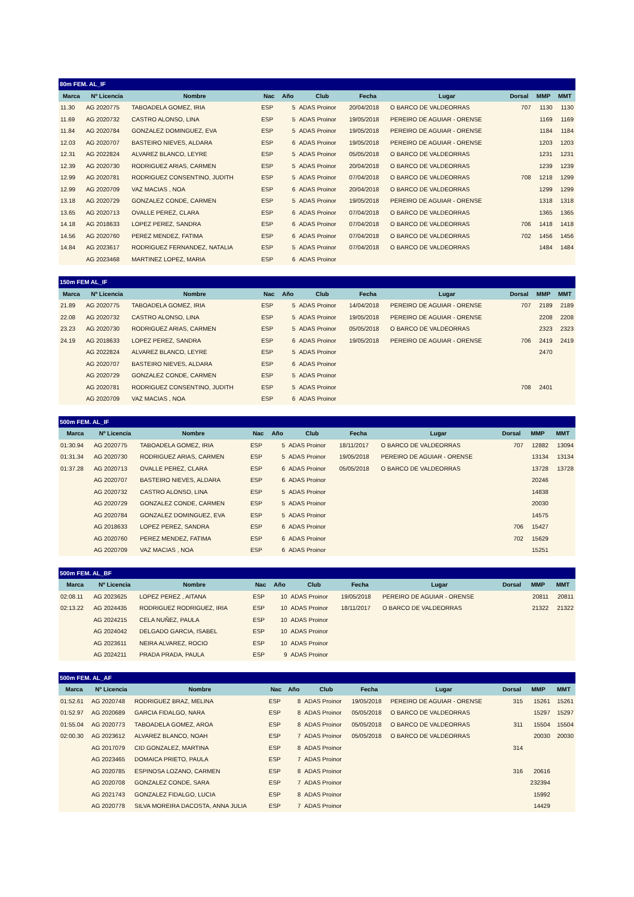| 80m FEM. AL_IF | | | | | | | | | | |
| Marca | Nº Licencia | Nombre | Nac | Año | Club | Fecha | Lugar | Dorsal | MMP | MMT |
| 11.30 | AG 2020775 | TABOADELA GOMEZ, IRIA | ESP | 5 | ADAS Proinor | 20/04/2018 | O BARCO DE VALDEORRAS | 707 | 1130 | 1130 |
| 11.69 | AG 2020732 | CASTRO ALONSO, LINA | ESP | 5 | ADAS Proinor | 19/05/2018 | PEREIRO DE AGUIAR - ORENSE | | 1169 | 1169 |
| 11.84 | AG 2020784 | GONZALEZ DOMINGUEZ, EVA | ESP | 5 | ADAS Proinor | 19/05/2018 | PEREIRO DE AGUIAR - ORENSE | | 1184 | 1184 |
| 12.03 | AG 2020707 | BASTEIRO NIEVES, ALDARA | ESP | 6 | ADAS Proinor | 19/05/2018 | PEREIRO DE AGUIAR - ORENSE | | 1203 | 1203 |
| 12.31 | AG 2022824 | ALVAREZ BLANCO, LEYRE | ESP | 5 | ADAS Proinor | 05/05/2018 | O BARCO DE VALDEORRAS | | 1231 | 1231 |
| 12.39 | AG 2020730 | RODRIGUEZ ARIAS, CARMEN | ESP | 5 | ADAS Proinor | 20/04/2018 | O BARCO DE VALDEORRAS | | 1239 | 1239 |
| 12.99 | AG 2020781 | RODRIGUEZ CONSENTINO, JUDITH | ESP | 5 | ADAS Proinor | 07/04/2018 | O BARCO DE VALDEORRAS | 708 | 1218 | 1299 |
| 12.99 | AG 2020709 | VAZ MACIAS , NOA | ESP | 6 | ADAS Proinor | 20/04/2018 | O BARCO DE VALDEORRAS | | 1299 | 1299 |
| 13.18 | AG 2020729 | GONZALEZ CONDE, CARMEN | ESP | 5 | ADAS Proinor | 19/05/2018 | PEREIRO DE AGUIAR - ORENSE | | 1318 | 1318 |
| 13.65 | AG 2020713 | OVALLE PEREZ, CLARA | ESP | 6 | ADAS Proinor | 07/04/2018 | O BARCO DE VALDEORRAS | | 1365 | 1365 |
| 14.18 | AG 2018633 | LOPEZ PEREZ, SANDRA | ESP | 6 | ADAS Proinor | 07/04/2018 | O BARCO DE VALDEORRAS | 706 | 1418 | 1418 |
| 14.56 | AG 2020760 | PEREZ MENDEZ, FATIMA | ESP | 6 | ADAS Proinor | 07/04/2018 | O BARCO DE VALDEORRAS | 702 | 1456 | 1456 |
| 14.84 | AG 2023617 | RODRIGUEZ FERNANDEZ, NATALIA | ESP | 5 | ADAS Proinor | 07/04/2018 | O BARCO DE VALDEORRAS | | 1484 | 1484 |
| | AG 2023468 | MARTINEZ LOPEZ, MARIA | ESP | 6 | ADAS Proinor | | | | | |
| 150m FEM AL_IF | | | | | | | | | | |
| Marca | Nº Licencia | Nombre | Nac | Año | Club | Fecha | Lugar | Dorsal | MMP | MMT |
| 21.89 | AG 2020775 | TABOADELA GOMEZ, IRIA | ESP | 5 | ADAS Proinor | 14/04/2018 | PEREIRO DE AGUIAR - ORENSE | 707 | 2189 | 2189 |
| 22.08 | AG 2020732 | CASTRO ALONSO, LINA | ESP | 5 | ADAS Proinor | 19/05/2018 | PEREIRO DE AGUIAR - ORENSE | | 2208 | 2208 |
| 23.23 | AG 2020730 | RODRIGUEZ ARIAS, CARMEN | ESP | 5 | ADAS Proinor | 05/05/2018 | O BARCO DE VALDEORRAS | | 2323 | 2323 |
| 24.19 | AG 2018633 | LOPEZ PEREZ, SANDRA | ESP | 6 | ADAS Proinor | 19/05/2018 | PEREIRO DE AGUIAR - ORENSE | 706 | 2419 | 2419 |
| | AG 2022824 | ALVAREZ BLANCO, LEYRE | ESP | 5 | ADAS Proinor | | | | 2470 | |
| | AG 2020707 | BASTEIRO NIEVES, ALDARA | ESP | 6 | ADAS Proinor | | | | | |
| | AG 2020729 | GONZALEZ CONDE, CARMEN | ESP | 5 | ADAS Proinor | | | | | |
| | AG 2020781 | RODRIGUEZ CONSENTINO, JUDITH | ESP | 5 | ADAS Proinor | | | 708 | 2401 | |
| | AG 2020709 | VAZ MACIAS , NOA | ESP | 6 | ADAS Proinor | | | | | |
| 500m FEM. AL_IF | | | | | | | | | | |
| Marca | Nº Licencia | Nombre | Nac | Año | Club | Fecha | Lugar | Dorsal | MMP | MMT |
| 01:30.94 | AG 2020775 | TABOADELA GOMEZ, IRIA | ESP | 5 | ADAS Proinor | 18/11/2017 | O BARCO DE VALDEORRAS | 707 | 12882 | 13094 |
| 01:31.34 | AG 2020730 | RODRIGUEZ ARIAS, CARMEN | ESP | 5 | ADAS Proinor | 19/05/2018 | PEREIRO DE AGUIAR - ORENSE | | 13134 | 13134 |
| 01:37.28 | AG 2020713 | OVALLE PEREZ, CLARA | ESP | 6 | ADAS Proinor | 05/05/2018 | O BARCO DE VALDEORRAS | | 13728 | 13728 |
| | AG 2020707 | BASTEIRO NIEVES, ALDARA | ESP | 6 | ADAS Proinor | | | | 20246 | |
| | AG 2020732 | CASTRO ALONSO, LINA | ESP | 5 | ADAS Proinor | | | | 14838 | |
| | AG 2020729 | GONZALEZ CONDE, CARMEN | ESP | 5 | ADAS Proinor | | | | 20030 | |
| | AG 2020784 | GONZALEZ DOMINGUEZ, EVA | ESP | 5 | ADAS Proinor | | | | 14575 | |
| | AG 2018633 | LOPEZ PEREZ, SANDRA | ESP | 6 | ADAS Proinor | | | 706 | 15427 | |
| | AG 2020760 | PEREZ MENDEZ, FATIMA | ESP | 6 | ADAS Proinor | | | 702 | 15629 | |
| | AG 2020709 | VAZ MACIAS , NOA | ESP | 6 | ADAS Proinor | | | | 15251 | |
| 500m FEM. AL_BF | | | | | | | | | | |
| Marca | Nº Licencia | Nombre | Nac | Año | Club | Fecha | Lugar | Dorsal | MMP | MMT |
| 02:08.11 | AG 2023625 | LOPEZ PEREZ , AITANA | ESP | 10 | ADAS Proinor | 19/05/2018 | PEREIRO DE AGUIAR - ORENSE | | 20811 | 20811 |
| 02:13.22 | AG 2024435 | RODRIGUEZ RODRIGUEZ, IRIA | ESP | 10 | ADAS Proinor | 18/11/2017 | O BARCO DE VALDEORRAS | | 21322 | 21322 |
| | AG 2024215 | CELA NUÑEZ, PAULA | ESP | 10 | ADAS Proinor | | | | | |
| | AG 2024042 | DELGADO GARCIA, ISABEL | ESP | 10 | ADAS Proinor | | | | | |
| | AG 2023611 | NEIRA ALVAREZ, ROCIO | ESP | 10 | ADAS Proinor | | | | | |
| | AG 2024211 | PRADA PRADA, PAULA | ESP | 9 | ADAS Proinor | | | | | |
| 500m FEM. AL_AF | | | | | | | | | | |
| Marca | Nº Licencia | Nombre | Nac | Año | Club | Fecha | Lugar | Dorsal | MMP | MMT |
| 01:52.61 | AG 2020748 | RODRIGUEZ BRAZ, MELINA | ESP | 8 | ADAS Proinor | 19/05/2018 | PEREIRO DE AGUIAR - ORENSE | 315 | 15261 | 15261 |
| 01:52.97 | AG 2020689 | GARCIA FIDALGO, NARA | ESP | 8 | ADAS Proinor | 05/05/2018 | O BARCO DE VALDEORRAS | | 15297 | 15297 |
| 01:55.04 | AG 2020773 | TABOADELA GOMEZ, AROA | ESP | 8 | ADAS Proinor | 05/05/2018 | O BARCO DE VALDEORRAS | 311 | 15504 | 15504 |
| 02:00.30 | AG 2023612 | ALVAREZ BLANCO, NOAH | ESP | 7 | ADAS Proinor | 05/05/2018 | O BARCO DE VALDEORRAS | | 20030 | 20030 |
| | AG 2017079 | CID GONZALEZ, MARTINA | ESP | 8 | ADAS Proinor | | | 314 | | |
| | AG 2023465 | DOMAICA PRIETO, PAULA | ESP | 7 | ADAS Proinor | | | | | |
| | AG 2020785 | ESPINOSA LOZANO, CARMEN | ESP | 8 | ADAS Proinor | | | 316 | 20616 | |
| | AG 2020708 | GONZALEZ CONDE, SARA | ESP | 7 | ADAS Proinor | | | | 232394 | |
| | AG 2021743 | GONZALEZ FIDALGO, LUCIA | ESP | 8 | ADAS Proinor | | | | 15992 | |
| | AG 2020778 | SILVA MOREIRA DACOSTA, ANNA JULIA | ESP | 7 | ADAS Proinor | | | | 14429 | |